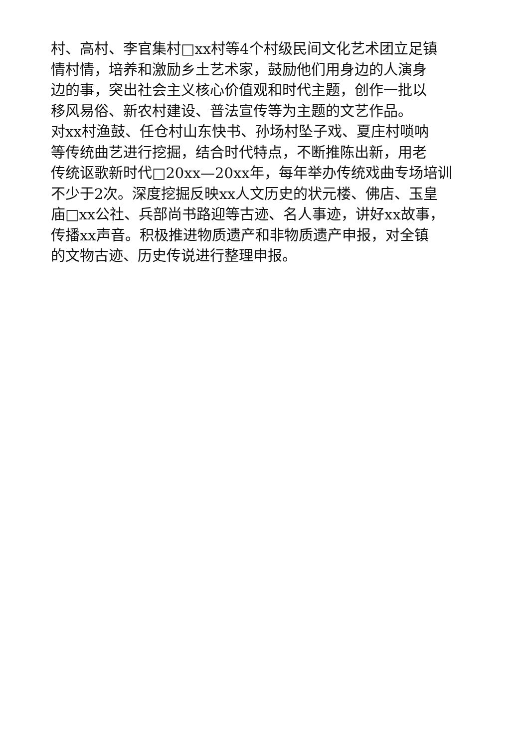村、高村、李官集村□xx村等4个村级民间文化艺术团立足镇
情村情，培养和激励乡土艺术家，鼓励他们用身边的人演身
边的事，突出社会主义核心价值观和时代主题，创作一批以
移风易俗、新农村建设、普法宣传等为主题的文艺作品。
对xx村渔鼓、任仓村山东快书、孙场村坠子戏、夏庄村唢呐
等传统曲艺进行挖掘，结合时代特点，不断推陈出新，用老
传统讴歌新时代□20xx—20xx年，每年举办传统戏曲专场培训
不少于2次。深度挖掘反映xx人文历史的状元楼、佛店、玉皇
庙□xx公社、兵部尚书路迎等古迹、名人事迹，讲好xx故事，
传播xx声音。积极推进物质遗产和非物质遗产申报，对全镇
的文物古迹、历史传说进行整理申报。